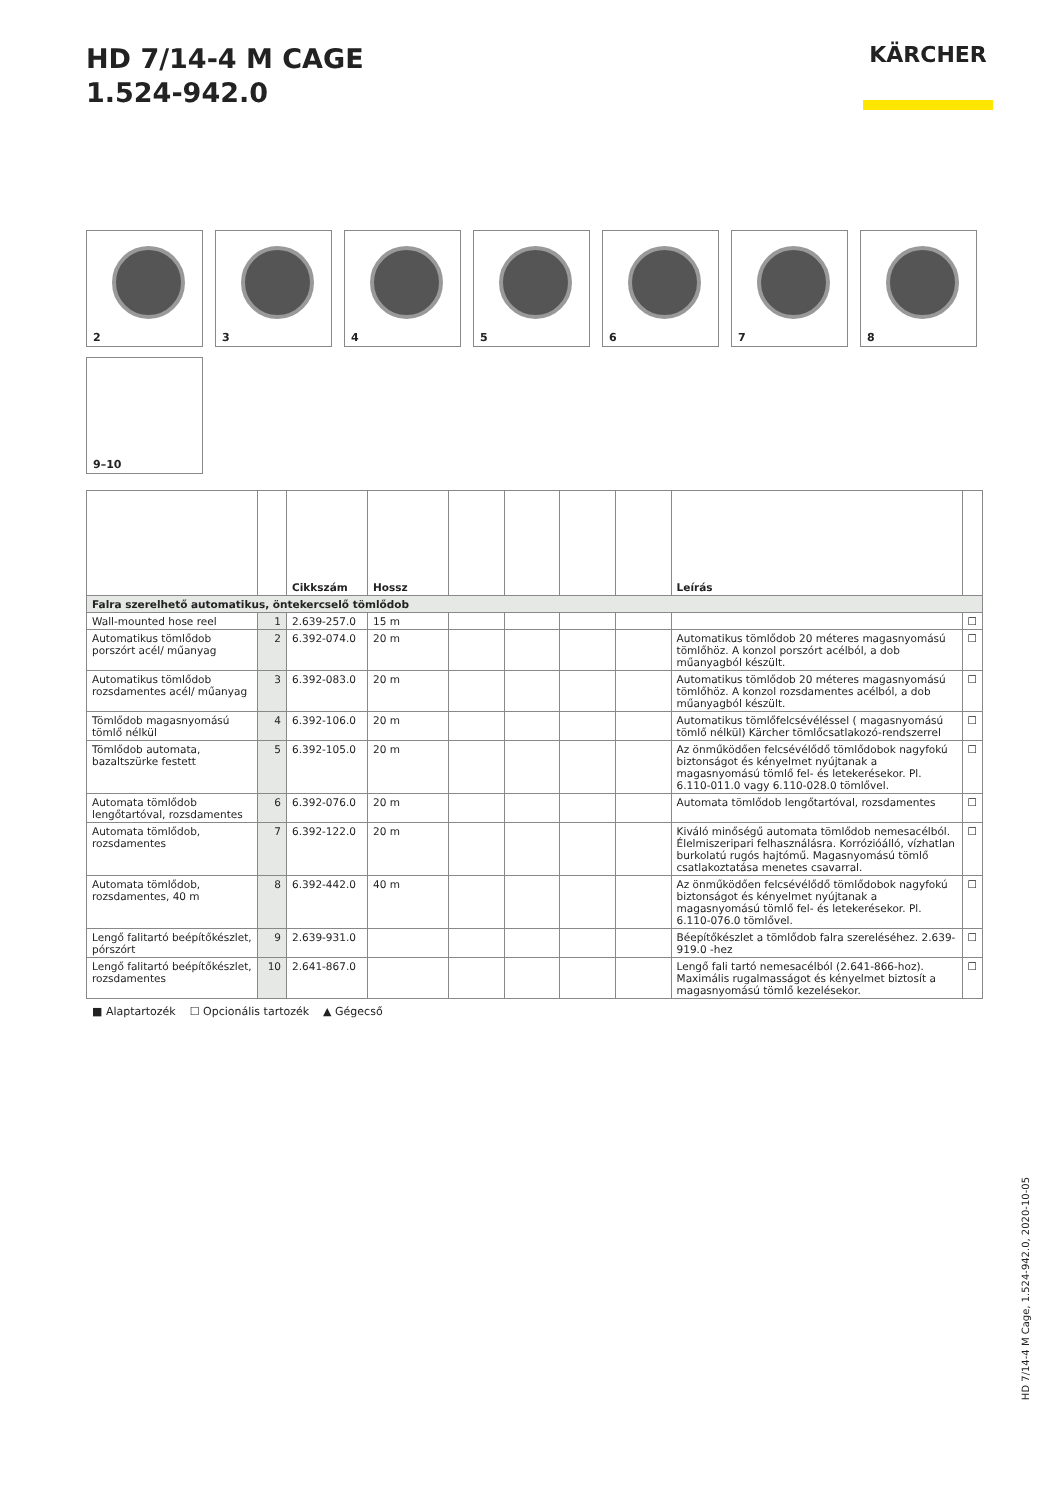HD 7/14-4 M CAGE
1.524-942.0
KÄRCHER
2
3
4
5
6
7
8
9–10
| | | Cikkszám | Hossz | | | | | Leírás | |
| --- | --- | --- | --- | --- | --- | --- | --- | --- | --- |
| Falra szerelhető automatikus, öntekercselő tömlődob | | | | | | | | | |
| Wall-mounted hose reel | 1 | 2.639-257.0 | 15 m | | | | | | ☐ |
| Automatikus tömlődob porszórt acél/ műanyag | 2 | 6.392-074.0 | 20 m | | | | | Automatikus tömlődob 20 méteres magasnyomású tömlőhöz. A konzol porszórt acélból, a dob műanyagból készült. | ☐ |
| Automatikus tömlődob rozsdamentes acél/ műanyag | 3 | 6.392-083.0 | 20 m | | | | | Automatikus tömlődob 20 méteres magasnyomású tömlőhöz. A konzol rozsdamentes acélból, a dob műanyagból készült. | ☐ |
| Tömlődob magasnyomású tömlő nélkül | 4 | 6.392-106.0 | 20 m | | | | | Automatikus tömlőfelcsévéléssel ( magasnyomású tömlő nélkül) Kärcher tömlőcsatlakozó-rendszerrel | ☐ |
| Tömlődob automata, bazaltszürke festett | 5 | 6.392-105.0 | 20 m | | | | | Az önműködően felcsévélődő tömlődobok nagyfokú biztonságot és kényelmet nyújtanak a magasnyomású tömlő fel- és letekerésekor. Pl. 6.110-011.0 vagy 6.110-028.0 tömlővel. | ☐ |
| Automata tömlődob lengőtartóval, rozsdamentes | 6 | 6.392-076.0 | 20 m | | | | | Automata tömlődob lengőtartóval, rozsdamentes | ☐ |
| Automata tömlődob, rozsdamentes | 7 | 6.392-122.0 | 20 m | | | | | Kiváló minőségű automata tömlődob nemesacélból. Élelmiszeripari felhasználásra. Korrózióálló, vízhatlan burkolatú rugós hajtómű. Magasnyomású tömlő csatlakoztatása menetes csavarral. | ☐ |
| Automata tömlődob, rozsdamentes, 40 m | 8 | 6.392-442.0 | 40 m | | | | | Az önműködően felcsévélődő tömlődobok nagyfokú biztonságot és kényelmet nyújtanak a magasnyomású tömlő fel- és letekerésekor. Pl. 6.110-076.0 tömlővel. | ☐ |
| Lengő falitartó beépítőkészlet, pórszórt | 9 | 2.639-931.0 | | | | | | Béepítőkészlet a tömlődob falra szereléséhez. 2.639-919.0 -hez | ☐ |
| Lengő falitartó beépítőkészlet, rozsdamentes | 10 | 2.641-867.0 | | | | | | Lengő fali tartó nemesacélból (2.641-866-hoz). Maximális rugalmasságot és kényelmet biztosít a magasnyomású tömlő kezelésekor. | ☐ |
■ Alaptartozék ☐ Opcionális tartozék ▲ Gégecső
HD 7/14-4 M Cage, 1.524-942.0, 2020-10-05